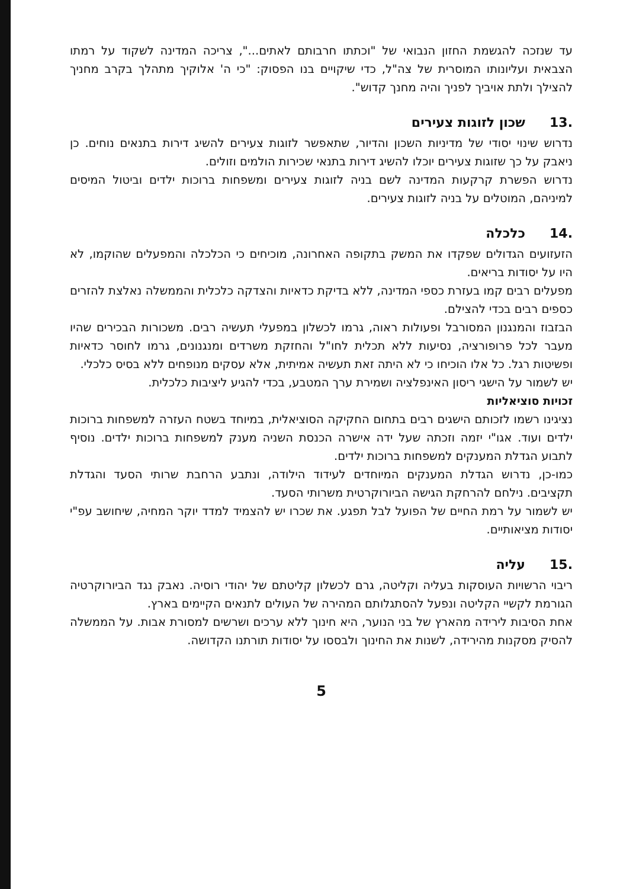עד שנזכה להגשמת החזון הנבואי של "וכתתו חרבותם לאתים...", צריכה המדינה לשקוד על רמתו הצבאית ועליונותו המוסרית של צה"ל, כדי שיקויים בנו הפסוק: "כי ה' אלוקיך מתהלך בקרב מחניך להצילך ולתת אויביך לפניך והיה מחנך קדוש".
.13 שכון לזוגות צעירים
נדרוש שינוי יסודי של מדיניות השכון והדיור, שתאפשר לזוגות צעירים להשיג דירות בתנאים נוחים. כן ניאבק על כך שזוגות צעירים יוכלו להשיג דירות בתנאי שכירות הולמים וזולים.
נדרוש הפשרת קרקעות המדינה לשם בניה לזוגות צעירים ומשפחות ברוכות ילדים וביטול המיסים למיניהם, המוטלים על בניה לזוגות צעירים.
.14 כלכלה
הזעזועים הגדולים שפקדו את המשק בתקופה האחרונה, מוכיחים כי הכלכלה והמפעלים שהוקמו, לא היו על יסודות בריאים.
מפעלים רבים קמו בעזרת כספי המדינה, ללא בדיקת כדאיות והצדקה כלכלית והממשלה נאלצת להזרים כספים רבים בכדי להצילם.
הבזבוז והמנגנון המסורבל ופעולות ראוה, גרמו לכשלון במפעלי תעשיה רבים. משכורות הבכירים שהיו מעבר לכל פרופורציה, נסיעות ללא תכלית לחו"ל והחזקת משרדים ומנגנונים, גרמו לחוסר כדאיות ופשיטות רגל. כל אלו הוכיחו כי לא היתה זאת תעשיה אמיתית, אלא עסקים מנופחים ללא בסיס כלכלי.
יש לשמור על הישגי ריסון האינפלציה ושמירת ערך המטבע, בכדי להגיע ליציבות כלכלית.
זכויות סוציאליות
נציגינו רשמו לזכותם הישגים רבים בתחום החקיקה הסוציאלית, במיוחד בשטח העזרה למשפחות ברוכות ילדים ועוד. אגו"י יזמה וזכתה שעל ידה אישרה הכנסת השניה מענק למשפחות ברוכות ילדים. נוסיף לתבוע הגדלת המענקים למשפחות ברוכות ילדים.
כמו-כן, נדרוש הגדלת המענקים המיוחדים לעידוד הילודה, ונתבע הרחבת שרותי הסעד והגדלת תקציבים. נילחם להרחקת הגישה הביורוקרטית משרותי הסעד.
יש לשמור על רמת החיים של הפועל לבל תפגע. את שכרו יש להצמיד למדד יוקר המחיה, שיחושב עפ"י יסודות מציאותיים.
.15 עליה
ריבוי הרשויות העוסקות בעליה וקליטה, גרם לכשלון קליטתם של יהודי רוסיה. נאבק נגד הביורוקרטיה הגורמת לקשיי הקליטה ונפעל להסתגלותם המהירה של העולים לתנאים הקיימים בארץ.
אחת הסיבות לירידה מהארץ של בני הנוער, היא חינוך ללא ערכים ושרשים למסורת אבות. על הממשלה להסיק מסקנות מהירידה, לשנות את החינוך ולבססו על יסודות תורתנו הקדושה.
5